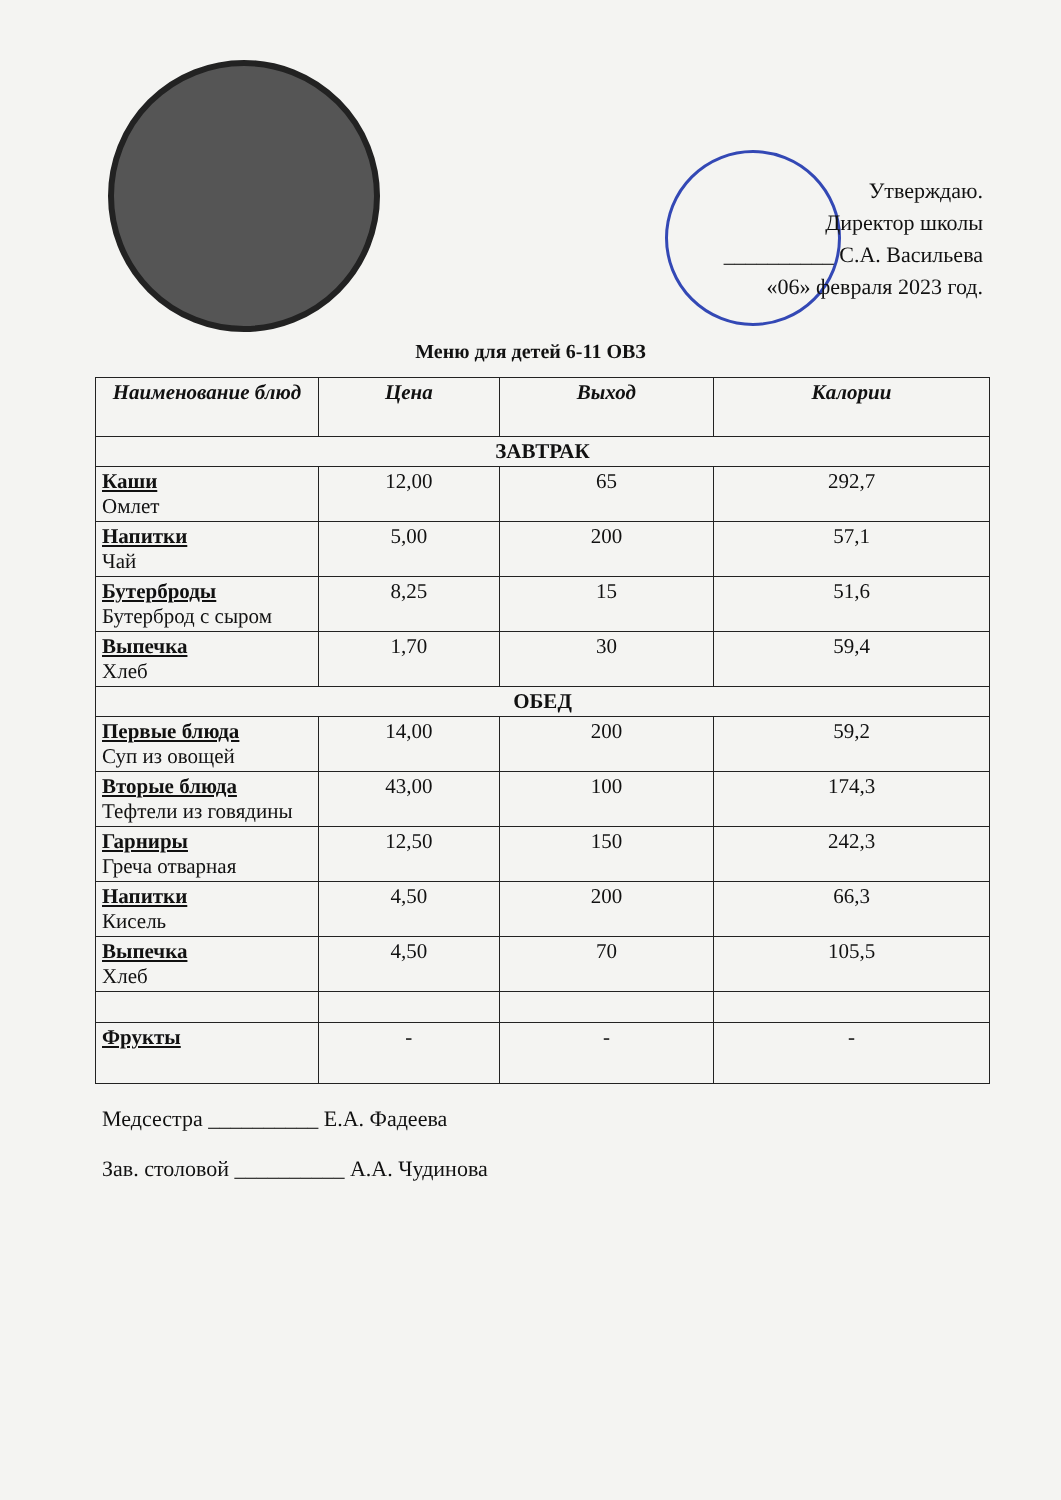Утверждаю.
Директор школы
__________ С.А. Васильева
«06» февраля 2023 год.
Меню для детей 6-11 ОВЗ
| Наименование блюд | Цена | Выход | Калории |
| --- | --- | --- | --- |
| ЗАВТРАК | | | |
| Каши Омлет | 12,00 | 65 | 292,7 |
| Напитки Чай | 5,00 | 200 | 57,1 |
| Бутерброды Бутерброд с сыром | 8,25 | 15 | 51,6 |
| Выпечка Хлеб | 1,70 | 30 | 59,4 |
| ОБЕД | | | |
| Первые блюда Суп из овощей | 14,00 | 200 | 59,2 |
| Вторые блюда Тефтели из говядины | 43,00 | 100 | 174,3 |
| Гарниры Греча отварная | 12,50 | 150 | 242,3 |
| Напитки Кисель | 4,50 | 200 | 66,3 |
| Выпечка Хлеб | 4,50 | 70 | 105,5 |
| Фрукты | - | - | - |
Медсестра __________ Е.А. Фадеева
Зав. столовой __________ А.А. Чудинова